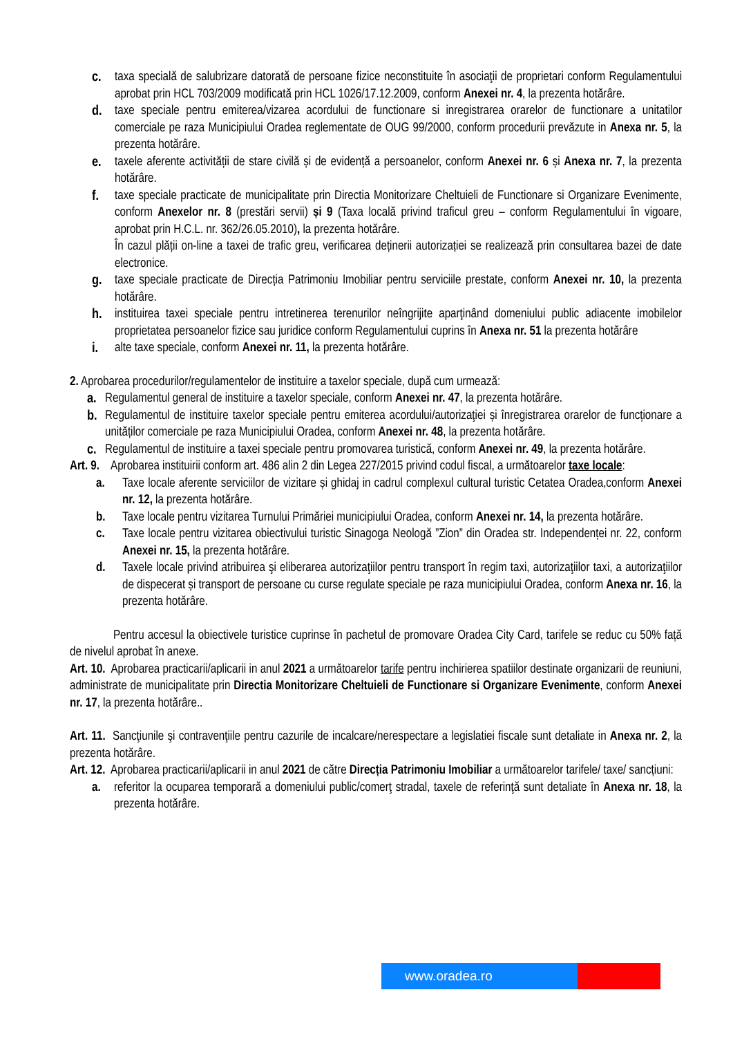c. taxa specială de salubrizare datorată de persoane fizice neconstituite în asociaţii de proprietari conform Regulamentului aprobat prin HCL 703/2009 modificată prin HCL 1026/17.12.2009, conform Anexei nr. 4, la prezenta hotărâre.
d. taxe speciale pentru emiterea/vizarea acordului de functionare si inregistrarea orarelor de functionare a unitatilor comerciale pe raza Municipiului Oradea reglementate de OUG 99/2000, conform procedurii prevăzute in Anexa nr. 5, la prezenta hotărâre.
e. taxele aferente activității de stare civilă și de evidență a persoanelor, conform Anexei nr. 6 și Anexa nr. 7, la prezenta hotărâre.
f. taxe speciale practicate de municipalitate prin Directia Monitorizare Cheltuieli de Functionare si Organizare Evenimente, conform Anexelor nr. 8 (prestări servii) și 9 (Taxa locală privind traficul greu – conform Regulamentului în vigoare, aprobat prin H.C.L. nr. 362/26.05.2010), la prezenta hotărâre.
În cazul plății on-line a taxei de trafic greu, verificarea deținerii autorizației se realizează prin consultarea bazei de date electronice.
g. taxe speciale practicate de Direcția Patrimoniu Imobiliar pentru serviciile prestate, conform Anexei nr. 10, la prezenta hotărâre.
h. instituirea taxei speciale pentru intretinerea terenurilor neîngrijite aparţinând domeniului public adiacente imobilelor proprietatea persoanelor fizice sau juridice conform Regulamentului cuprins în Anexa nr. 51 la prezenta hotărâre
i. alte taxe speciale, conform Anexei nr. 11, la prezenta hotărâre.
2. Aprobarea procedurilor/regulamentelor de instituire a taxelor speciale, după cum urmează:
a. Regulamentul general de instituire a taxelor speciale, conform Anexei nr. 47, la prezenta hotărâre.
b. Regulamentul de instituire taxelor speciale pentru emiterea acordului/autorizaţiei și înregistrarea orarelor de funcționare a unităților comerciale pe raza Municipiului Oradea, conform Anexei nr. 48, la prezenta hotărâre.
c. Regulamentul de instituire a taxei speciale pentru promovarea turistică, conform Anexei nr. 49, la prezenta hotărâre.
Art. 9. Aprobarea instituirii conform art. 486 alin 2 din Legea 227/2015 privind codul fiscal, a următoarelor taxe locale:
a. Taxe locale aferente serviciilor de vizitare și ghidaj in cadrul complexul cultural turistic Cetatea Oradea,conform Anexei nr. 12, la prezenta hotărâre.
b. Taxe locale pentru vizitarea Turnului Primăriei municipiului Oradea, conform Anexei nr. 14, la prezenta hotărâre.
c. Taxe locale pentru vizitarea obiectivului turistic Sinagoga Neologă ”Zion” din Oradea str. Independenței nr. 22, conform Anexei nr. 15, la prezenta hotărâre.
d. Taxele locale privind atribuirea şi eliberarea autorizaţiilor pentru transport în regim taxi, autorizaţiilor taxi, a autorizaţiilor de dispecerat și transport de persoane cu curse regulate speciale pe raza municipiului Oradea, conform Anexa nr. 16, la prezenta hotărâre.
Pentru accesul la obiectivele turistice cuprinse în pachetul de promovare Oradea City Card, tarifele se reduc cu 50% față de nivelul aprobat în anexe.
Art. 10. Aprobarea practicarii/aplicarii in anul 2021 a următoarelor tarife pentru inchirierea spatiilor destinate organizarii de reuniuni, administrate de municipalitate prin Directia Monitorizare Cheltuieli de Functionare si Organizare Evenimente, conform Anexei nr. 17, la prezenta hotărâre..
Art. 11. Sancţiunile şi contravenţiile pentru cazurile de incalcare/nerespectare a legislatiei fiscale sunt detaliate in Anexa nr. 2, la prezenta hotărâre.
Art. 12. Aprobarea practicarii/aplicarii in anul 2021 de către Direcția Patrimoniu Imobiliar a următoarelor tarifele/ taxe/ sancțiuni:
a. referitor la ocuparea temporară a domeniului public/comerţ stradal, taxele de referinţă sunt detaliate în Anexa nr. 18, la prezenta hotărâre.
www.oradea.ro